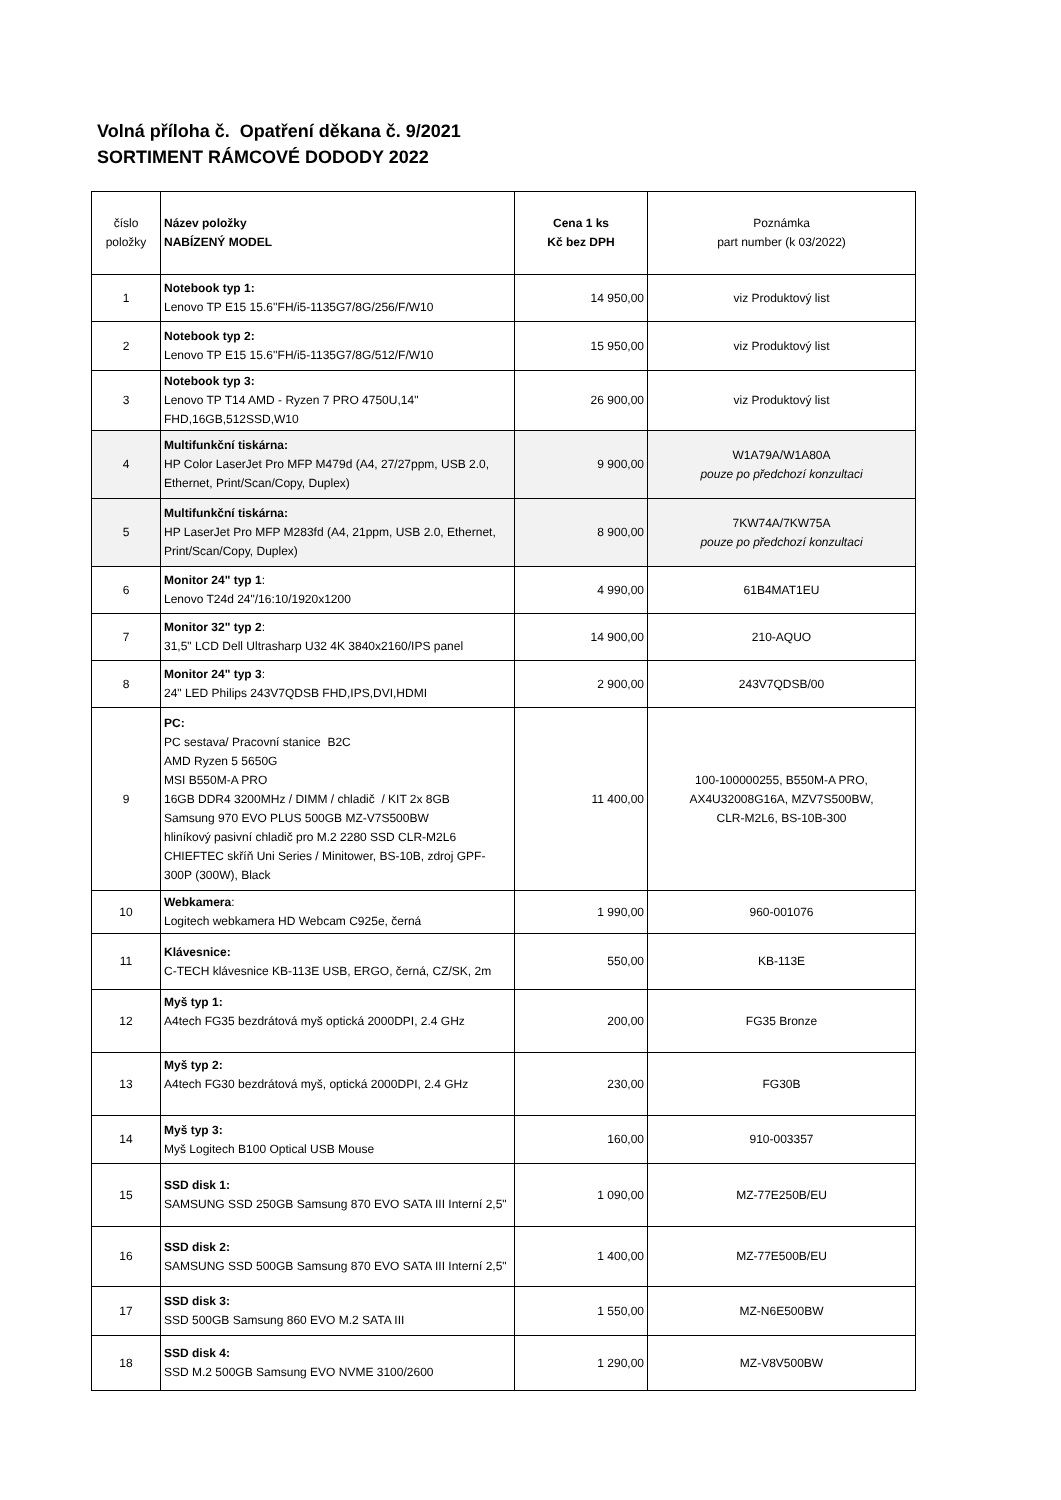Volná příloha č. Opatření děkana č. 9/2021
SORTIMENT RÁMCOVÉ DODODY 2022
| číslo položky | Název položky NABÍZENÝ MODEL | Cena 1 ks Kč bez DPH | Poznámka part number (k 03/2022) |
| 1 | Notebook typ 1: Lenovo TP E15 15.6''FH/i5-1135G7/8G/256/F/W10 | 14 950,00 | viz Produktový list |
| 2 | Notebook typ 2: Lenovo TP E15 15.6''FH/i5-1135G7/8G/512/F/W10 | 15 950,00 | viz Produktový list |
| 3 | Notebook typ 3: Lenovo TP T14 AMD - Ryzen 7 PRO 4750U,14" FHD,16GB,512SSD,W10 | 26 900,00 | viz Produktový list |
| 4 | Multifunkční tiskárna: HP Color LaserJet Pro MFP M479d (A4, 27/27ppm, USB 2.0, Ethernet, Print/Scan/Copy, Duplex) | 9 900,00 | W1A79A/W1A80A pouze po předchozí konzultaci |
| 5 | Multifunkční tiskárna: HP LaserJet Pro MFP M283fd (A4, 21ppm, USB 2.0, Ethernet, Print/Scan/Copy, Duplex) | 8 900,00 | 7KW74A/7KW75A pouze po předchozí konzultaci |
| 6 | Monitor 24" typ 1 : Lenovo T24d 24"/16:10/1920x1200 | 4 990,00 | 61B4MAT1EU |
| 7 | Monitor 32" typ 2 : 31,5" LCD Dell Ultrasharp U32 4K 3840x2160/IPS panel | 14 900,00 | 210-AQUO |
| 8 | Monitor 24" typ 3 : 24" LED Philips 243V7QDSB FHD,IPS,DVI,HDMI | 2 900,00 | 243V7QDSB/00 |
| 9 | PC: PC sestava/ Pracovní stanice B2C AMD Ryzen 5 5650G MSI B550M-A PRO 16GB DDR4 3200MHz / DIMM / chladič / KIT 2x 8GB Samsung 970 EVO PLUS 500GB MZ-V7S500BW hliníkový pasivní chladič pro M.2 2280 SSD CLR-M2L6 CHIEFTEC skříň Uni Series / Minitower, BS-10B, zdroj GPF-300P (300W), Black | 11 400,00 | 100-100000255, B550M-A PRO, AX4U32008G16A, MZV7S500BW, CLR-M2L6, BS-10B-300 |
| 10 | Webkamera : Logitech webkamera HD Webcam C925e, černá | 1 990,00 | 960-001076 |
| 11 | Klávesnice: C-TECH klávesnice KB-113E USB, ERGO, černá, CZ/SK, 2m | 550,00 | KB-113E |
| 12 | Myš typ 1: A4tech FG35 bezdrátová myš optická 2000DPI, 2.4 GHz | 200,00 | FG35 Bronze |
| 13 | Myš typ 2: A4tech FG30 bezdrátová myš, optická 2000DPI, 2.4 GHz | 230,00 | FG30B |
| 14 | Myš typ 3: Myš Logitech B100 Optical USB Mouse | 160,00 | 910-003357 |
| 15 | SSD disk 1: SAMSUNG SSD 250GB Samsung 870 EVO SATA III Interní 2,5" | 1 090,00 | MZ-77E250B/EU |
| 16 | SSD disk 2: SAMSUNG SSD 500GB Samsung 870 EVO SATA III Interní 2,5" | 1 400,00 | MZ-77E500B/EU |
| 17 | SSD disk 3: SSD 500GB Samsung 860 EVO M.2 SATA III | 1 550,00 | MZ-N6E500BW |
| 18 | SSD disk 4: SSD M.2 500GB Samsung EVO NVME 3100/2600 | 1 290,00 | MZ-V8V500BW |